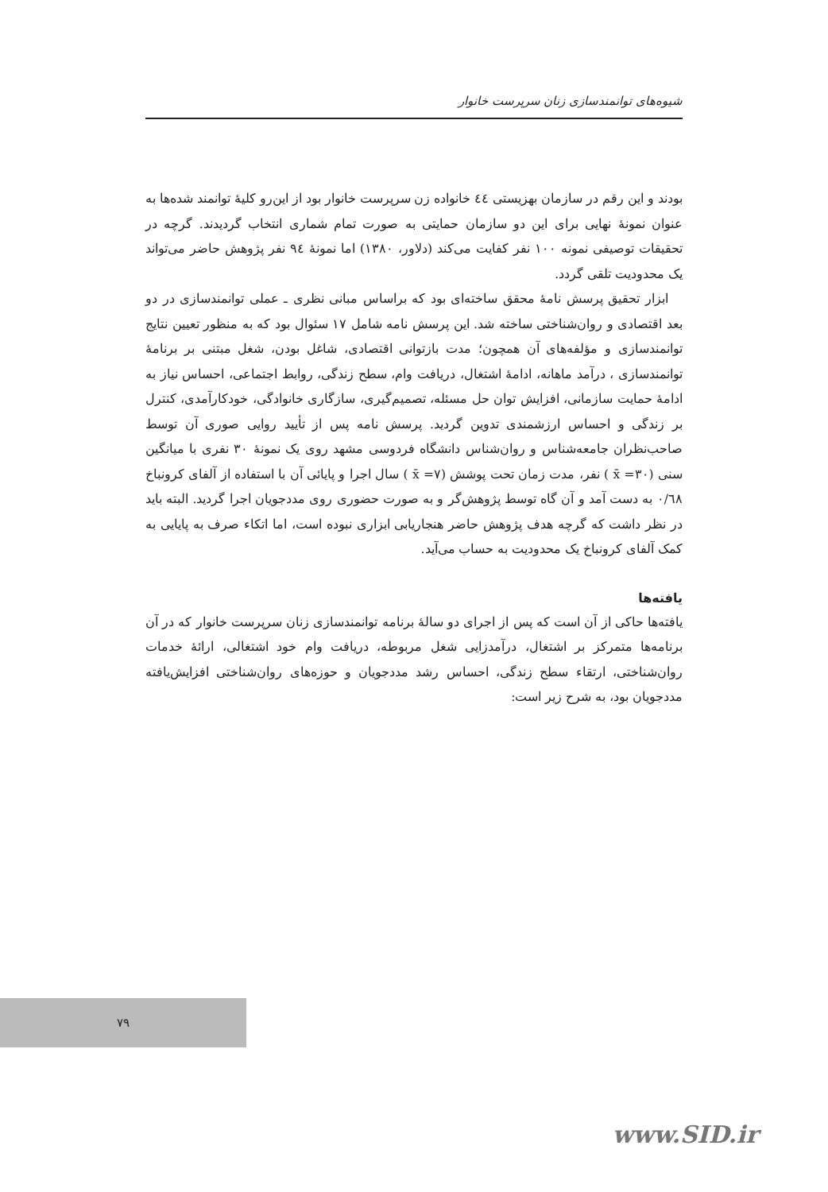شیوه‌های توانمندسازی زنان سرپرست خانوار
بودند و این رقم در سازمان بهزیستی ٤٤ خانواده زن سرپرست خانوار بود از این‌رو کلیهٔ توانمند شده‌ها به عنوان نمونهٔ نهایی برای این دو سازمان حمایتی به صورت تمام شماری انتخاب گردیدند. گرچه در تحقیقات توصیفی نمونه ۱۰۰ نفر کفایت می‌کند (دلاور، ۱۳۸۰) اما نمونهٔ ۹٤ نفر پژوهش حاضر می‌تواند یک محدودیت تلقی گردد.
ابزار تحقیق پرسش نامهٔ محقق ساخته‌ای بود که براساس مبانی نظری ـ عملی توانمندسازی در دو بعد اقتصادی و روان‌شناختی ساخته شد. این پرسش نامه شامل ۱۷ سئوال بود که به منظور تعیین نتایج توانمندسازی و مؤلفه‌های آن همچون؛ مدت بازتوانی اقتصادی، شاغل بودن، شغل مبتنی بر برنامهٔ توانمندسازی ، درآمد ماهانه، ادامهٔ اشتغال، دریافت وام، سطح زندگی، روابط اجتماعی، احساس نیاز به ادامهٔ حمایت سازمانی، افزایش توان حل مسئله، تصمیم‌گیری، سازگاری خانوادگی، خودکارآمدی، کنترل بر زندگی و احساس ارزشمندی تدوین گردید. پرسش نامه پس از تأیید روایی صوری آن توسط صاحب‌نظران جامعه‌شناس و روان‌شناس دانشگاه فردوسی مشهد روی یک نمونهٔ ۳۰ نفری با میانگین سنی (۳۰= x̄ ) نفر، مدت زمان تحت پوشش (۷= x̄ ) سال اجرا و پایائی آن با استفاده از آلفای کرونباخ ۰/٦٨ به دست آمد و آن گاه توسط پژوهش‌گر و به صورت حضوری روی مددجویان اجرا گردید. البته باید در نظر داشت که گرچه هدف پژوهش حاضر هنجاریابی ابزاری نبوده است، اما اتکاء صرف به پایایی به کمک آلفای کرونباخ یک محدودیت به حساب می‌آید.
یافته‌ها
یافته‌ها حاکی از آن است که پس از اجرای دو سالهٔ برنامه توانمندسازی زنان سرپرست خانوار که در آن برنامه‌ها متمرکز بر اشتغال، درآمدزایی شغل مربوطه، دریافت وام خود اشتغالی، ارائهٔ خدمات روان‌شناختی، ارتقاء سطح زندگی، احساس رشد مددجویان و حوزه‌های روان‌شناختی افزایش‌یافته مددجویان بود، به شرح زیر است:
۷۹
www.SID.ir